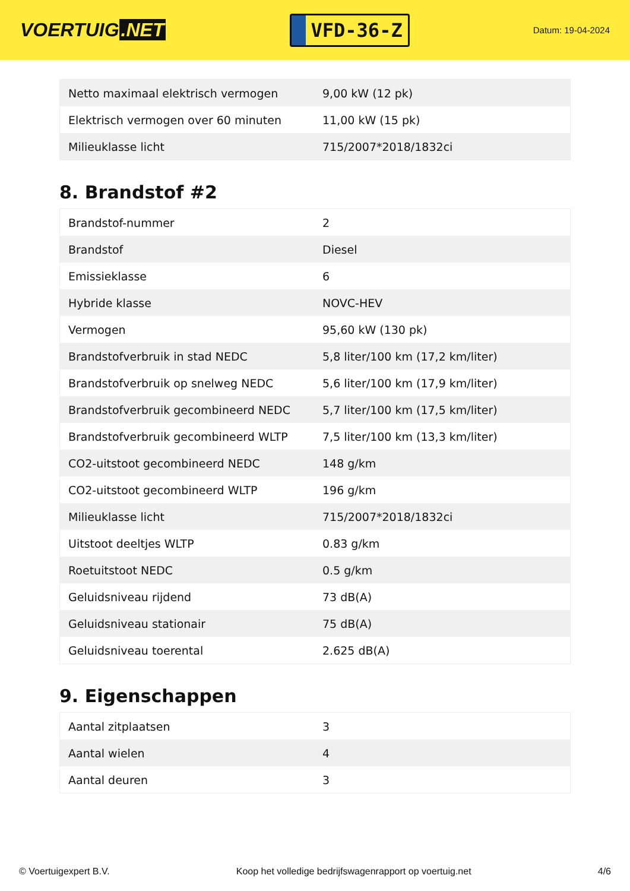VOERTUIG.NET
VFD-36-Z
Datum: 19-04-2024
| Netto maximaal elektrisch vermogen | 9,00 kW (12 pk) |
| Elektrisch vermogen over 60 minuten | 11,00 kW (15 pk) |
| Milieuklasse licht | 715/2007*2018/1832ci |
8. Brandstof #2
| Brandstof-nummer | 2 |
| Brandstof | Diesel |
| Emissieklasse | 6 |
| Hybride klasse | NOVC-HEV |
| Vermogen | 95,60 kW (130 pk) |
| Brandstofverbruik in stad NEDC | 5,8 liter/100 km (17,2 km/liter) |
| Brandstofverbruik op snelweg NEDC | 5,6 liter/100 km (17,9 km/liter) |
| Brandstofverbruik gecombineerd NEDC | 5,7 liter/100 km (17,5 km/liter) |
| Brandstofverbruik gecombineerd WLTP | 7,5 liter/100 km (13,3 km/liter) |
| CO2-uitstoot gecombineerd NEDC | 148 g/km |
| CO2-uitstoot gecombineerd WLTP | 196 g/km |
| Milieuklasse licht | 715/2007*2018/1832ci |
| Uitstoot deeltjes WLTP | 0.83 g/km |
| Roetuitstoot NEDC | 0.5 g/km |
| Geluidsniveau rijdend | 73 dB(A) |
| Geluidsniveau stationair | 75 dB(A) |
| Geluidsniveau toerental | 2.625 dB(A) |
9. Eigenschappen
| Aantal zitplaatsen | 3 |
| Aantal wielen | 4 |
| Aantal deuren | 3 |
© Voertuigexpert B.V. Koop het volledige bedrijfswagenrapport op voertuig.net 4/6